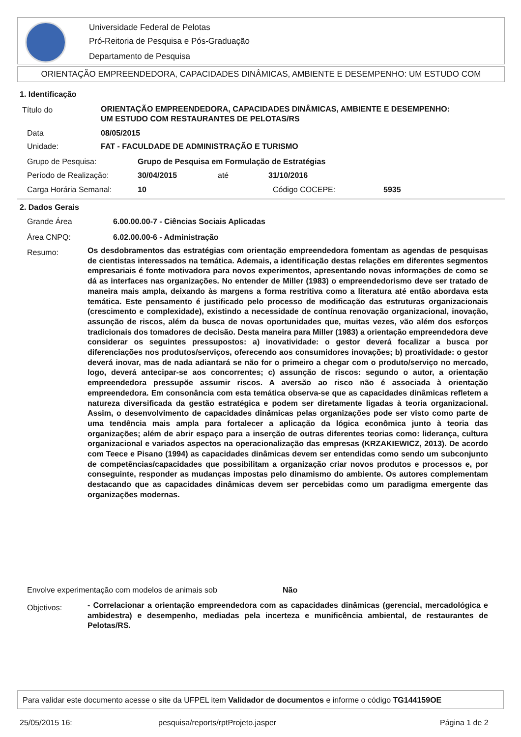Universidade Federal de Pelotas
Pró-Reitoria de Pesquisa e Pós-Graduação
Departamento de Pesquisa
ORIENTAÇÃO EMPREENDEDORA, CAPACIDADES DINÂMICAS, AMBIENTE E DESEMPENHO: UM ESTUDO COM
1. Identificação
Título do
ORIENTAÇÃO EMPREENDEDORA, CAPACIDADES DINÂMICAS, AMBIENTE E DESEMPENHO:
UM ESTUDO COM RESTAURANTES DE PELOTAS/RS
Data 08/05/2015
Unidade: FAT - FACULDADE DE ADMINISTRAÇÃO E TURISMO
Grupo de Pesquisa: Grupo de Pesquisa em Formulação de Estratégias
Período de Realização: 30/04/2015 até 31/10/2016
Carga Horária Semanal: 10 Código COCEPE: 5935
2. Dados Gerais
Grande Área 6.00.00.00-7 - Ciências Sociais Aplicadas
Área CNPQ: 6.02.00.00-6 - Administração
Resumo:
Os desdobramentos das estratégias com orientação empreendedora fomentam as agendas de pesquisas de cientistas interessados na temática. Ademais, a identificação destas relações em diferentes segmentos empresariais é fonte motivadora para novos experimentos, apresentando novas informações de como se dá as interfaces nas organizações. No entender de Miller (1983) o empreendedorismo deve ser tratado de maneira mais ampla, deixando às margens a forma restritiva como a literatura até então abordava esta temática. Este pensamento é justificado pelo processo de modificação das estruturas organizacionais (crescimento e complexidade), existindo a necessidade de contínua renovação organizacional, inovação, assunção de riscos, além da busca de novas oportunidades que, muitas vezes, vão além dos esforços tradicionais dos tomadores de decisão. Desta maneira para Miller (1983) a orientação empreendedora deve considerar os seguintes pressupostos: a) inovatividade: o gestor deverá focalizar a busca por diferenciações nos produtos/serviços, oferecendo aos consumidores inovações; b) proatividade: o gestor deverá inovar, mas de nada adiantará se não for o primeiro a chegar com o produto/serviço no mercado, logo, deverá antecipar-se aos concorrentes; c) assunção de riscos: segundo o autor, a orientação empreendedora pressupõe assumir riscos. A aversão ao risco não é associada à orientação empreendedora. Em consonância com esta temática observa-se que as capacidades dinâmicas refletem a natureza diversificada da gestão estratégica e podem ser diretamente ligadas à teoria organizacional. Assim, o desenvolvimento de capacidades dinâmicas pelas organizações pode ser visto como parte de uma tendência mais ampla para fortalecer a aplicação da lógica econômica junto à teoria das organizações; além de abrir espaço para a inserção de outras diferentes teorias como: liderança, cultura organizacional e variados aspectos na operacionalização das empresas (KRZAKIEWICZ, 2013). De acordo com Teece e Pisano (1994) as capacidades dinâmicas devem ser entendidas como sendo um subconjunto de competências/capacidades que possibilitam a organização criar novos produtos e processos e, por conseguinte, responder as mudanças impostas pelo dinamismo do ambiente. Os autores complementam destacando que as capacidades dinâmicas devem ser percebidas como um paradigma emergente das organizações modernas.
Envolve experimentação com modelos de animais sob Não
Objetivos:
- Correlacionar a orientação empreendedora com as capacidades dinâmicas (gerencial, mercadológica e ambidestra) e desempenho, mediadas pela incerteza e munificência ambiental, de restaurantes de Pelotas/RS.
Para validar este documento acesse o site da UFPEL item Validador de documentos e informe o código TG144159OE
25/05/2015 16: pesquisa/reports/rptProjeto.jasper Página 1 de 2